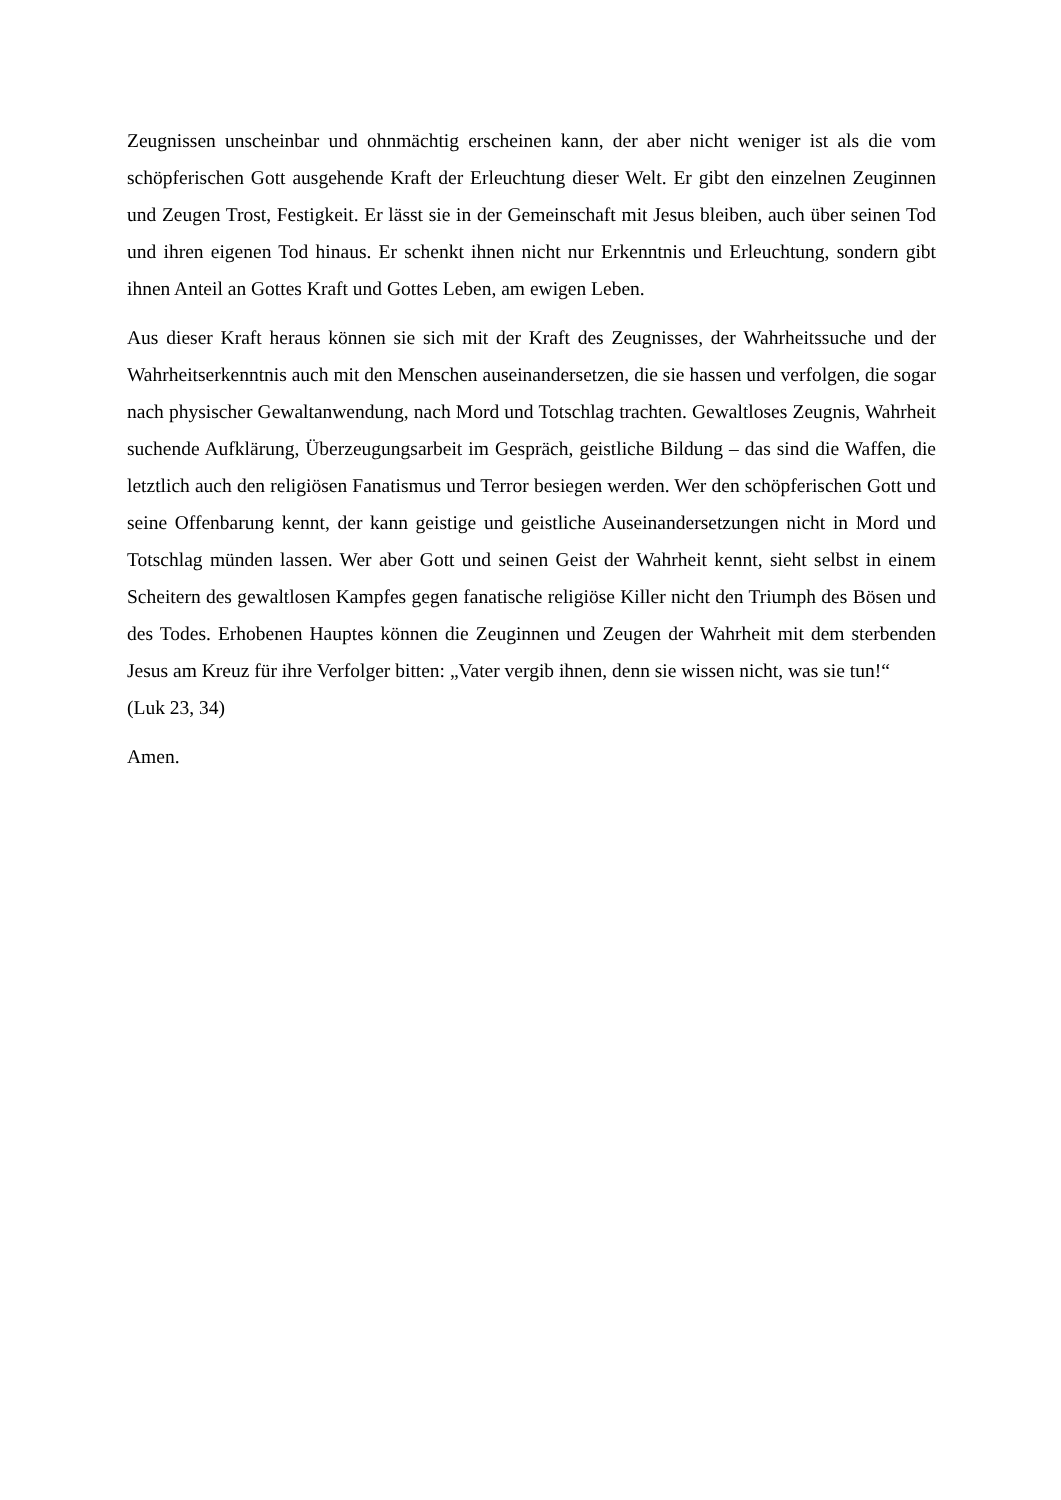Zeugnissen unscheinbar und ohnmächtig erscheinen kann, der aber nicht weniger ist als die vom schöpferischen Gott ausgehende Kraft der Erleuchtung dieser Welt. Er gibt den einzelnen Zeuginnen und Zeugen Trost, Festigkeit. Er lässt sie in der Gemeinschaft mit Jesus bleiben, auch über seinen Tod und ihren eigenen Tod hinaus. Er schenkt ihnen nicht nur Erkenntnis und Erleuchtung, sondern gibt ihnen Anteil an Gottes Kraft und Gottes Leben, am ewigen Leben.
Aus dieser Kraft heraus können sie sich mit der Kraft des Zeugnisses, der Wahrheitssuche und der Wahrheitserkenntnis auch mit den Menschen auseinandersetzen, die sie hassen und verfolgen, die sogar nach physischer Gewaltanwendung, nach Mord und Totschlag trachten. Gewaltloses Zeugnis, Wahrheit suchende Aufklärung, Überzeugungsarbeit im Gespräch, geistliche Bildung – das sind die Waffen, die letztlich auch den religiösen Fanatismus und Terror besiegen werden. Wer den schöpferischen Gott und seine Offenbarung kennt, der kann geistige und geistliche Auseinandersetzungen nicht in Mord und Totschlag münden lassen. Wer aber Gott und seinen Geist der Wahrheit kennt, sieht selbst in einem Scheitern des gewaltlosen Kampfes gegen fanatische religiöse Killer nicht den Triumph des Bösen und des Todes. Erhobenen Hauptes können die Zeuginnen und Zeugen der Wahrheit mit dem sterbenden Jesus am Kreuz für ihre Verfolger bitten: „Vater vergib ihnen, denn sie wissen nicht, was sie tun!“
(Luk 23, 34)
Amen.